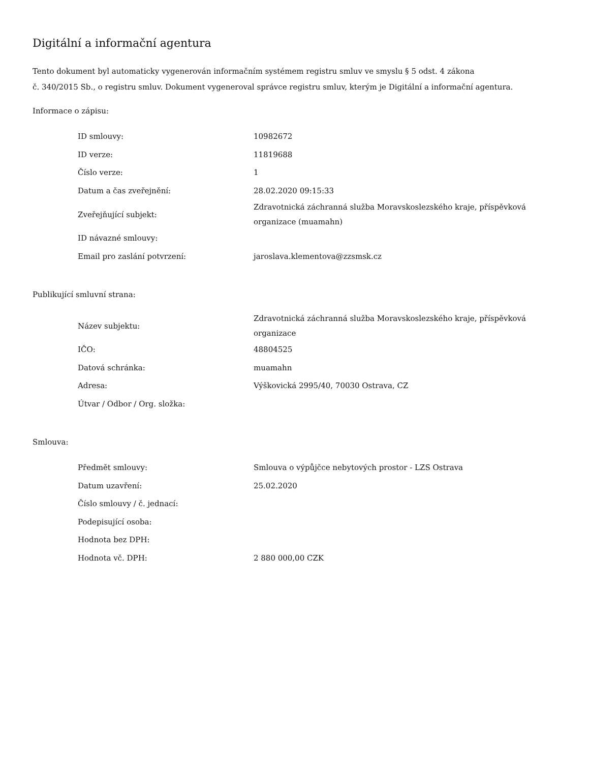Digitální a informační agentura
Tento dokument byl automaticky vygenerován informačním systémem registru smluv ve smyslu § 5 odst. 4 zákona
č. 340/2015 Sb., o registru smluv. Dokument vygeneroval správce registru smluv, kterým je Digitální a informační agentura.
Informace o zápisu:
| ID smlouvy: | 10982672 |
| ID verze: | 11819688 |
| Číslo verze: | 1 |
| Datum a čas zveřejnění: | 28.02.2020 09:15:33 |
| Zveřejňující subjekt: | Zdravotnická záchranná služba Moravskoslezského kraje, příspěvková organizace (muamahn) |
| ID návazné smlouvy: | |
| Email pro zaslání potvrzení: | jaroslava.klementova@zzsmsk.cz |
Publikující smluvní strana:
| Název subjektu: | Zdravotnická záchranná služba Moravskoslezského kraje, příspěvková organizace |
| IČO: | 48804525 |
| Datová schránka: | muamahn |
| Adresa: | Výškovická 2995/40, 70030 Ostrava, CZ |
| Útvar / Odbor / Org. složka: | |
Smlouva:
| Předmět smlouvy: | Smlouva o výpůjčce nebytových prostor - LZS Ostrava |
| Datum uzavření: | 25.02.2020 |
| Číslo smlouvy / č. jednací: | |
| Podepisující osoba: | |
| Hodnota bez DPH: | |
| Hodnota vč. DPH: | 2 880 000,00 CZK |